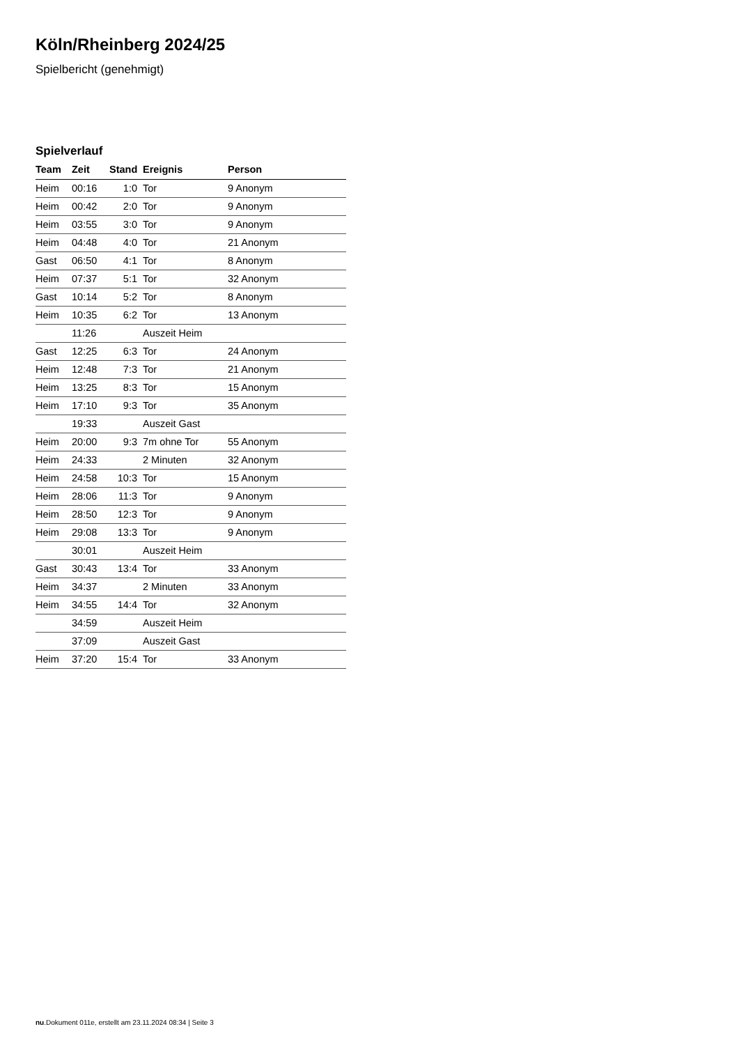Köln/Rheinberg 2024/25
Spielbericht (genehmigt)
Spielverlauf
| Team | Zeit | Stand | Ereignis | Person |
| --- | --- | --- | --- | --- |
| Heim | 00:16 | 1:0 | Tor | 9 Anonym |
| Heim | 00:42 | 2:0 | Tor | 9 Anonym |
| Heim | 03:55 | 3:0 | Tor | 9 Anonym |
| Heim | 04:48 | 4:0 | Tor | 21 Anonym |
| Gast | 06:50 | 4:1 | Tor | 8 Anonym |
| Heim | 07:37 | 5:1 | Tor | 32 Anonym |
| Gast | 10:14 | 5:2 | Tor | 8 Anonym |
| Heim | 10:35 | 6:2 | Tor | 13 Anonym |
| | 11:26 | | Auszeit Heim | |
| Gast | 12:25 | 6:3 | Tor | 24 Anonym |
| Heim | 12:48 | 7:3 | Tor | 21 Anonym |
| Heim | 13:25 | 8:3 | Tor | 15 Anonym |
| Heim | 17:10 | 9:3 | Tor | 35 Anonym |
| | 19:33 | | Auszeit Gast | |
| Heim | 20:00 | 9:3 | 7m ohne Tor | 55 Anonym |
| Heim | 24:33 | | 2 Minuten | 32 Anonym |
| Heim | 24:58 | 10:3 | Tor | 15 Anonym |
| Heim | 28:06 | 11:3 | Tor | 9 Anonym |
| Heim | 28:50 | 12:3 | Tor | 9 Anonym |
| Heim | 29:08 | 13:3 | Tor | 9 Anonym |
| | 30:01 | | Auszeit Heim | |
| Gast | 30:43 | 13:4 | Tor | 33 Anonym |
| Heim | 34:37 | | 2 Minuten | 33 Anonym |
| Heim | 34:55 | 14:4 | Tor | 32 Anonym |
| | 34:59 | | Auszeit Heim | |
| | 37:09 | | Auszeit Gast | |
| Heim | 37:20 | 15:4 | Tor | 33 Anonym |
nu.Dokument 011e, erstellt am 23.11.2024 08:34 | Seite 3